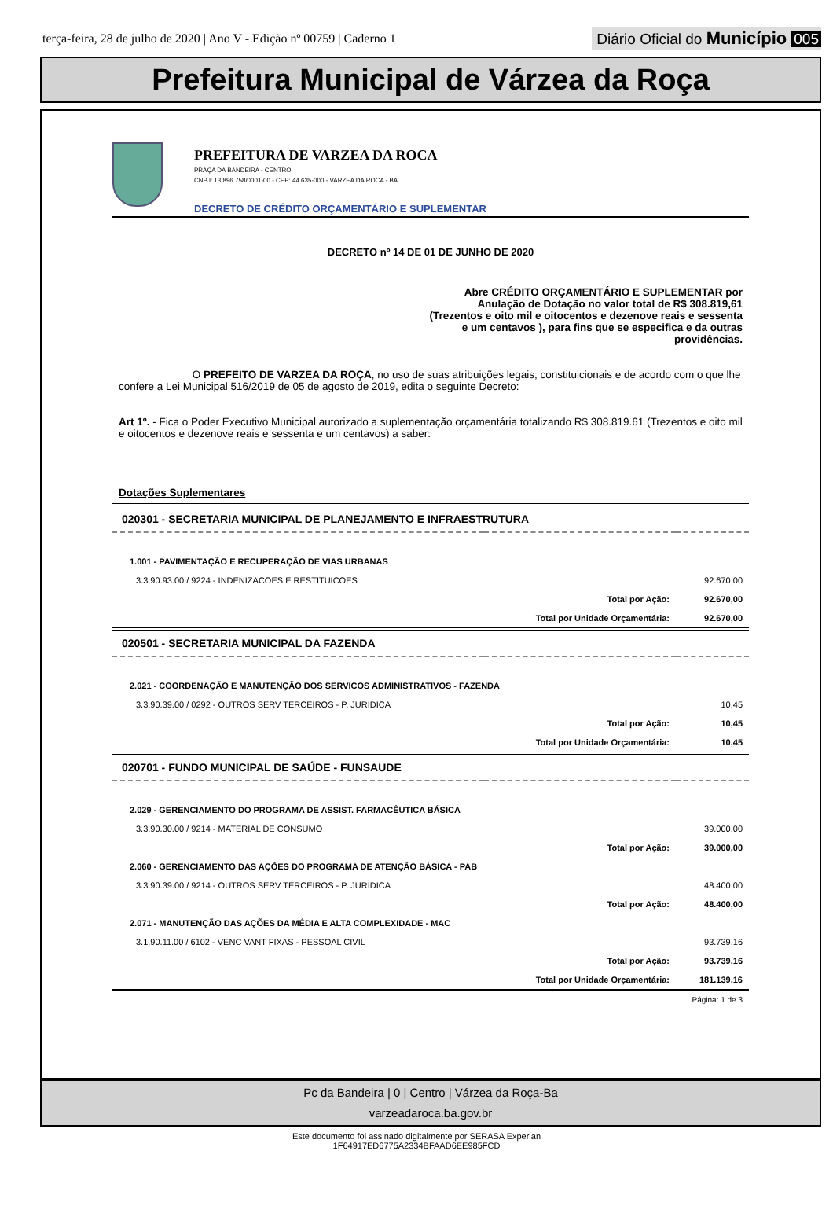terça-feira, 28 de julho de 2020 | Ano V - Edição nº 00759 | Caderno 1
Diário Oficial do Município 005
Prefeitura Municipal de Várzea da Roça
PREFEITURA DE VARZEA DA ROCA
PRAÇA DA BANDEIRA - CENTRO
CNPJ: 13.896.758/0001-00 - CEP: 44.635-000 - VARZEA DA ROCA - BA
DECRETO DE CRÉDITO ORÇAMENTÁRIO E SUPLEMENTAR
DECRETO nº 14 DE 01 DE JUNHO DE 2020
Abre CRÉDITO ORÇAMENTÁRIO E SUPLEMENTAR por Anulação de Dotação no valor total de R$ 308.819,61 (Trezentos e oito mil e oitocentos e dezenove reais e sessenta e um centavos ), para fins que se especifica e da outras providências.
O PREFEITO DE VARZEA DA ROÇA, no uso de suas atribuições legais, constituicionais e de acordo com o que lhe confere a Lei Municipal 516/2019 de 05 de agosto de 2019, edita o seguinte Decreto:
Art 1º. - Fica o Poder Executivo Municipal autorizado a suplementação orçamentária totalizando R$ 308.819.61 (Trezentos e oito mil e oitocentos e dezenove reais e sessenta e um centavos) a saber:
Dotações Suplementares
| 020301 - SECRETARIA MUNICIPAL DE PLANEJAMENTO E INFRAESTRUTURA | | |
| 1.001 - PAVIMENTAÇÃO E RECUPERAÇÃO DE VIAS URBANAS | | |
| 3.3.90.93.00 / 9224 - INDENIZACOES E RESTITUICOES | | 92.670,00 |
| | Total por Ação: | 92.670,00 |
| | Total por Unidade Orçamentária: | 92.670,00 |
| 020501 - SECRETARIA MUNICIPAL DA FAZENDA | | |
| 2.021 - COORDENAÇÃO E MANUTENÇÃO DOS SERVICOS ADMINISTRATIVOS - FAZENDA | | |
| 3.3.90.39.00 / 0292 - OUTROS SERV TERCEIROS - P. JURIDICA | | 10,45 |
| | Total por Ação: | 10,45 |
| | Total por Unidade Orçamentária: | 10,45 |
| 020701 - FUNDO MUNICIPAL DE SAÚDE - FUNSAUDE | | |
| 2.029 - GERENCIAMENTO DO PROGRAMA DE ASSIST. FARMACÊUTICA BÁSICA | | |
| 3.3.90.30.00 / 9214 - MATERIAL DE CONSUMO | | 39.000,00 |
| | Total por Ação: | 39.000,00 |
| 2.060 - GERENCIAMENTO DAS AÇÕES DO PROGRAMA DE ATENÇÃO BÁSICA - PAB | | |
| 3.3.90.39.00 / 9214 - OUTROS SERV TERCEIROS - P. JURIDICA | | 48.400,00 |
| | Total por Ação: | 48.400,00 |
| 2.071 - MANUTENÇÃO DAS AÇÕES DA MÉDIA E ALTA COMPLEXIDADE - MAC | | |
| 3.1.90.11.00 / 6102 - VENC VANT FIXAS - PESSOAL CIVIL | | 93.739,16 |
| | Total por Ação: | 93.739,16 |
| | Total por Unidade Orçamentária: | 181.139,16 |
| Página: 1 de 3 | | |
Pc da Bandeira | 0 | Centro | Várzea da Roça-Ba
varzeadaroca.ba.gov.br
Este documento foi assinado digitalmente por SERASA Experian
1F64917ED6775A2334BFAAD6EE985FCD